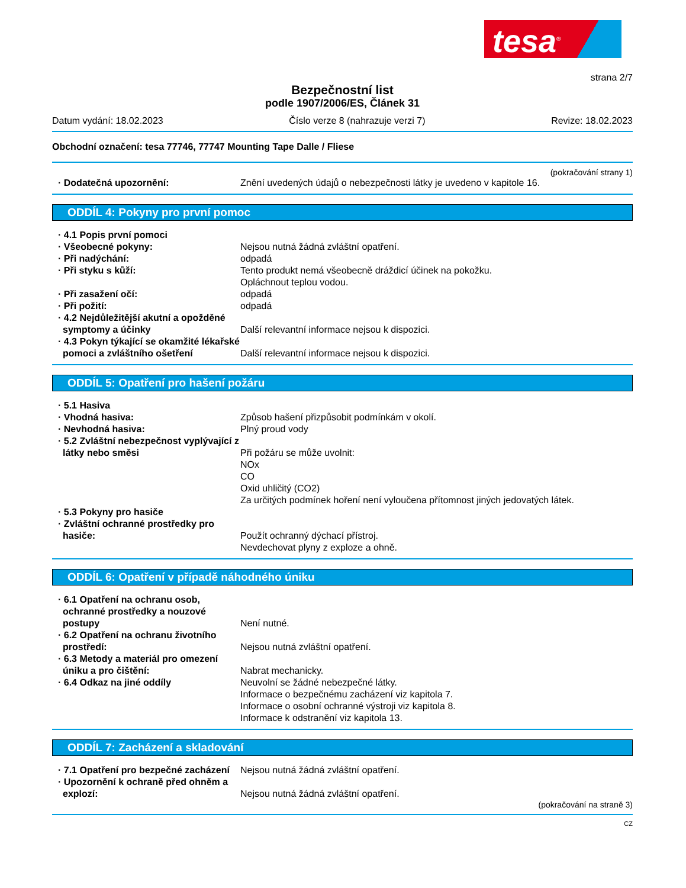tesa<sup>®</sup>
strana 2/7
Bezpečnostní list
podle 1907/2006/ES, Článek 31
Datum vydání: 18.02.2023 Číslo verze 8 (nahrazuje verzi 7) Revize: 18.02.2023
Obchodní označení: tesa 77746, 77747 Mounting Tape Dalle / Fliese
(pokračování strany 1)
· Dodatečná upozornění: Znění uvedených údajů o nebezpečnosti látky je uvedeno v kapitole 16.
ODDÍL 4: Pokyny pro první pomoc
· 4.1 Popis první pomoci
· Všeobecné pokyny: Nejsou nutná žádná zvláštní opatření.
· Při nadýchání: odpadá
· Při styku s kůží: Tento produkt nemá všeobecně dráždicí účinek na pokožku.
Opláchnout teplou vodou.
· Při zasažení očí: odpadá
· Při požití: odpadá
· 4.2 Nejdůležitější akutní a opožděné symptomy a účinky
Další relevantní informace nejsou k dispozici.
· 4.3 Pokyn týkající se okamžité lékařské pomoci a zvláštního ošetření
Další relevantní informace nejsou k dispozici.
ODDÍL 5: Opatření pro hašení požáru
· 5.1 Hasiva
· Vhodná hasiva: Způsob hašení přizpůsobit podmínkám v okolí.
· Nevhodná hasiva: Plný proud vody
· 5.2 Zvláštní nebezpečnost vyplývající z látky nebo směsi
Při požáru se může uvolnit:
NOx
CO
Oxid uhličitý (CO2)
Za určitých podmínek hoření není vyloučena přítomnost jiných jedovatých látek.
· 5.3 Pokyny pro hasiče
· Zvláštní ochranné prostředky pro hasiče:
Použít ochranný dýchací přístroj.
Nevdechovat plyny z exploze a ohně.
ODDÍL 6: Opatření v případě náhodného úniku
· 6.1 Opatření na ochranu osob, ochranné prostředky a nouzové postupy
Není nutné.
· 6.2 Opatření na ochranu životního prostředí:
Nejsou nutná zvláštní opatření.
· 6.3 Metody a materiál pro omezení úniku a pro čištění:
Nabrat mechanicky.
· 6.4 Odkaz na jiné oddíly Neuvolní se žádné nebezpečné látky.
Informace o bezpečnému zacházení viz kapitola 7.
Informace o osobní ochranné výstroji viz kapitola 8.
Informace k odstranění viz kapitola 13.
ODDÍL 7: Zacházení a skladování
· 7.1 Opatření pro bezpečné zacházení
Nejsou nutná žádná zvláštní opatření.
· Upozornění k ochraně před ohněm a explozí:
Nejsou nutná žádná zvláštní opatření.
(pokračování na straně 3)
CZ